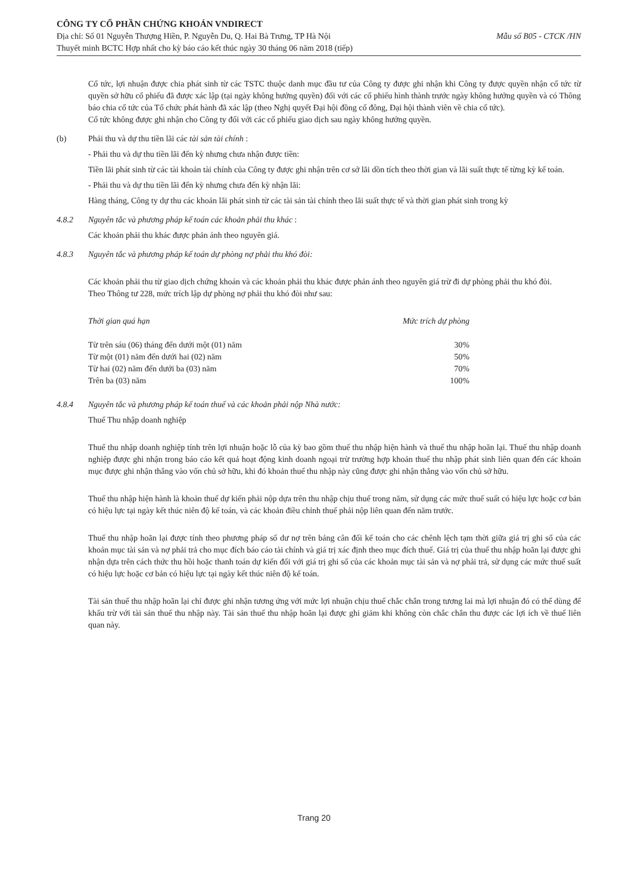CÔNG TY CỔ PHẦN CHỨNG KHOÁN VNDIRECT
Mẫu số B05 - CTCK /HN Địa chỉ: Số 01 Nguyễn Thượng Hiền, P. Nguyễn Du, Q. Hai Bà Trưng, TP Hà Nội
Thuyết minh BCTC Hợp nhất cho kỳ báo cáo kết thúc ngày 30 tháng 06 năm 2018 (tiếp)
Cổ tức, lợi nhuận được chia phát sinh từ các TSTC thuộc danh mục đầu tư của Công ty được ghi nhận khi Công ty được quyền nhận cổ tức từ quyền sở hữu cổ phiếu đã được xác lập (tại ngày không hưởng quyền) đối với các cổ phiếu hình thành trước ngày không hưởng quyền và có Thông báo chia cổ tức của Tổ chức phát hành đã xác lập (theo Nghị quyết Đại hội đồng cổ đông, Đại hội thành viên về chia cổ tức).
Cổ tức không được ghi nhận cho Công ty đối với các cổ phiếu giao dịch sau ngày không hưởng quyền.
(b) Phải thu và dự thu tiền lãi các tài sản tài chính :
- Phải thu và dự thu tiền lãi đến kỳ nhưng chưa nhận được tiền:
Tiền lãi phát sinh từ các tài khoản tài chính của Công ty được ghi nhận trên cơ sở lãi dồn tích theo thời gian và lãi suất thực tế từng kỳ kế toán.
- Phải thu và dự thu tiền lãi đến kỳ nhưng chưa đến kỳ nhận lãi:
Hàng tháng, Công ty dự thu các khoản lãi phát sinh từ các tài sản tài chính theo lãi suất thực tế và thời gian phát sinh trong kỳ
4.8.2 Nguyên tắc và phương pháp kế toán các khoản phải thu khác :
Các khoản phải thu khác được phản ánh theo nguyên giá.
4.8.3 Nguyên tắc và phương pháp kế toán dự phòng nợ phải thu khó đòi:
Các khoản phải thu từ giao dịch chứng khoán và các khoản phải thu khác được phản ánh theo nguyên giá trừ đi dự phòng phải thu khó đòi.
Theo Thông tư 228, mức trích lập dự phòng nợ phải thu khó đòi như sau:
| Thời gian quá hạn | Mức trích dự phòng |
| --- | --- |
| Từ trên sáu (06) tháng đến dưới một (01) năm | 30% |
| Từ một (01) năm đến dưới hai (02) năm | 50% |
| Từ hai (02) năm đến dưới ba (03) năm | 70% |
| Trên ba (03) năm | 100% |
4.8.4 Nguyên tắc và phương pháp kế toán thuế và các khoản phải nộp Nhà nước:
Thuế Thu nhập doanh nghiệp
Thuế thu nhập doanh nghiệp tính trên lợi nhuận hoặc lỗ của kỳ bao gồm thuế thu nhập hiện hành và thuế thu nhập hoãn lại. Thuế thu nhập doanh nghiệp được ghi nhận trong báo cáo kết quả hoạt động kinh doanh ngoại trừ trường hợp khoản thuế thu nhập phát sinh liên quan đến các khoản mục được ghi nhận thẳng vào vốn chủ sở hữu, khi đó khoản thuế thu nhập này cũng được ghi nhận thẳng vào vốn chủ sở hữu.
Thuế thu nhập hiện hành là khoản thuế dự kiến phải nộp dựa trên thu nhập chịu thuế trong năm, sử dụng các mức thuế suất có hiệu lực hoặc cơ bản có hiệu lực tại ngày kết thúc niên độ kế toán, và các khoản điều chỉnh thuế phải nộp liên quan đến năm trước.
Thuế thu nhập hoãn lại được tính theo phương pháp số dư nợ trên bảng cân đối kế toán cho các chênh lệch tạm thời giữa giá trị ghi sổ của các khoản mục tài sản và nợ phải trả cho mục đích báo cáo tài chính và giá trị xác định theo mục đích thuế. Giá trị của thuế thu nhập hoãn lại được ghi nhận dựa trên cách thức thu hồi hoặc thanh toán dự kiến đối với giá trị ghi sổ của các khoản mục tài sản và nợ phải trả, sử dụng các mức thuế suất có hiệu lực hoặc cơ bản có hiệu lực tại ngày kết thúc niên độ kế toán.
Tài sản thuế thu nhập hoãn lại chỉ được ghi nhận tương ứng với mức lợi nhuận chịu thuế chắc chắn trong tương lai mà lợi nhuận đó có thể dùng để khấu trừ với tài sản thuế thu nhập này. Tài sản thuế thu nhập hoãn lại được ghi giảm khi không còn chắc chắn thu được các lợi ích về thuế liên quan này.
Trang 20